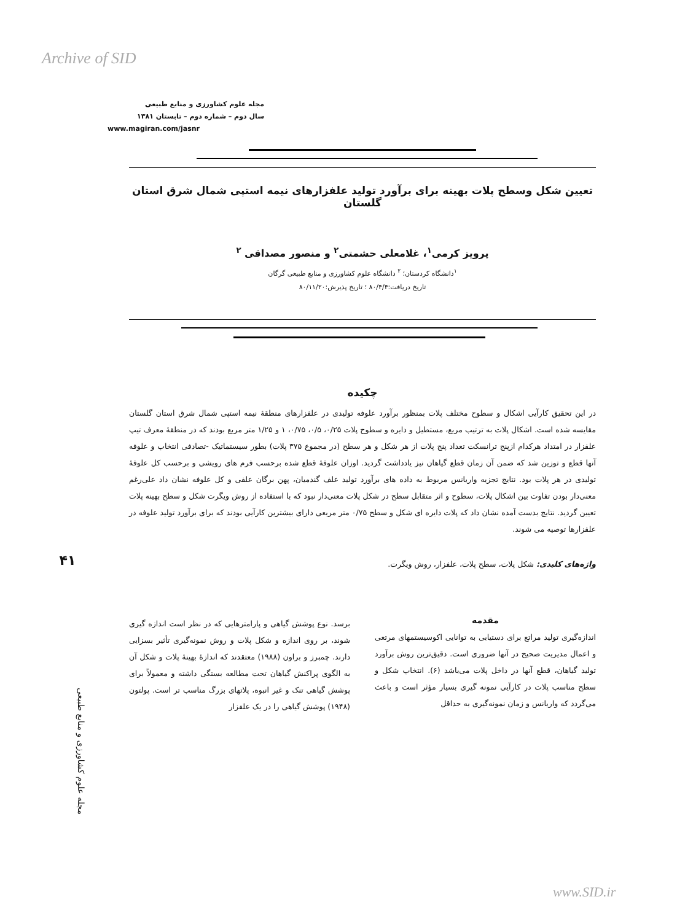Archive of SID
مجله علوم کشاورزی و منابع طبیعی
سال دوم – شماره دوم – تابستان ۱۳۸۱
www.magiran.com/jasnr
تعیین شکل وسطح پلات بهینه برای برآورد تولید علفزارهای نیمه استپی شمال شرق استان گلستان
پرویز کرمی<sup>۱</sup>، غلامعلی حشمتی<sup>۲</sup> و منصور مصداقی <sup>۲</sup>
<sup>۱</sup> دانشگاه کردستان؛ <sup>۲</sup> دانشگاه علوم کشاورزی و منابع طبیعی گرگان
تاریخ دریافت:۸۰/۴/۴ ؛ تاریخ پذیرش:۸۰/۱۱/۲۰
چکیده
در این تحقیق کارآیی اشکال و سطوح مختلف پلات بمنظور برآورد علوفه تولیدی در علفزارهای منطقهٔ نیمه استپی شمال شرق استان گلستان مقایسه شده است. اشکال پلات به ترتیب مربع، مستطیل و دایره و سطوح پلات ۰/۲۵، ۰/۵، ۰/۷۵، ۱ و ۱/۲۵ متر مربع بودند که در منطقهٔ معرف تیپ علفزار در امتداد هرکدام ازپنج ترانسکت تعداد پنج پلات از هر شکل و هر سطح (در مجموع ۳۷۵ پلات) بطور سیستماتیک -تصادفی انتخاب و علوفه آنها قطع و توزین شد که ضمن آن زمان قطع گیاهان نیز یادداشت گردید. اوزان علوفهٔ قطع شده برحسب فرم های رویشی و برحسب کل علوفهٔ تولیدی در هر پلات بود. نتایج تجزیه واریانس مربوط به داده های برآورد تولید علف گندمیان، پهن برگان علفی و کل علوفه نشان داد علی‌رغم معنی‌دار بودن تفاوت بین اشکال پلات، سطوح و اثر متقابل سطح در شکل پلات معنی‌دار نبود که با استفاده از روش ویگرت شکل و سطح بهینه پلات تعیین گردید. نتایج بدست آمده نشان داد که پلات دایره ای شکل و سطح ۰/۷۵ متر مربعی دارای بیشترین کارآیی بودند که برای برآورد تولید علوفه در علفزارها توصیه می شوند.
واژه‌های کلیدی: شکل پلات، سطح پلات، علفزار، روش ویگرت.
مقدمه
اندازه‌گیری تولید مراتع برای دستیابی به توانایی اکوسیستمهای مرتعی و اعمال مدیریت صحیح در آنها ضروری است. دقیق‌ترین روش برآورد تولید گیاهان، قطع آنها در داخل پلات می‌باشد (۶). انتخاب شکل و سطح مناسب پلات در کارآیی نمونه گیری بسیار مؤثر است و باعث می‌گردد که واریانس و زمان نمونه‌گیری به حداقل
برسد. نوع پوشش گیاهی و پارامترهایی که در نظر است اندازه گیری شوند، بر روی اندازه و شکل پلات و روش نمونه‌گیری تأثیر بسزایی دارند. چمبرز و براون (۱۹۸۸) معتقدند که اندازهٔ بهینهٔ پلات و شکل آن به الگوی پراکنش گیاهان تحت مطالعه بستگی داشته و معمولاً برای پوشش گیاهی تنک و غیر انبوه، پلاتهای بزرگ مناسب تر است. پولتون (۱۹۴۸) پوشش گیاهی را در یک علفزار
۴۱
مجله علوم کشاورزی و منابع طبیعی
www.SID.ir